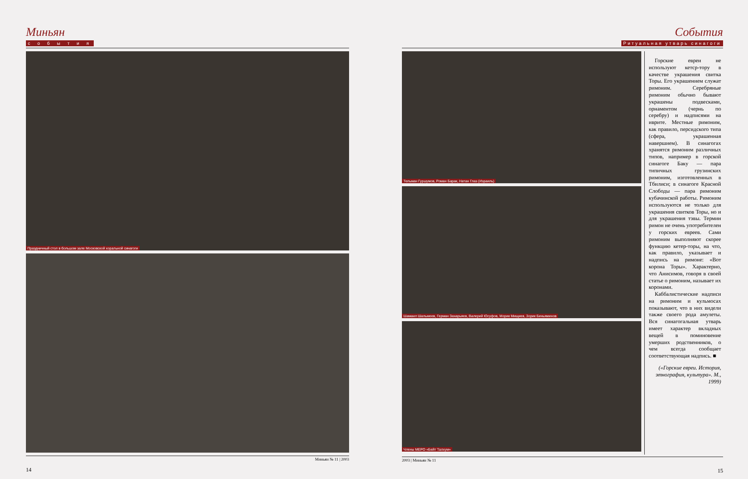Миньян
с о б ы т и я
Праздничный стол в большом зале Московской хоральной синагоги
Миньян № 11 | 2003
14
События
Ритуальная утварь синагоги
Тельман Гуршумов, Роман Барак, Натан Глаз (Израиль)
Шамаил Шальмеев, Герман Захарьяев, Валерий Юсуфов, Морик Мищиев, Зорик Биньяминов
Члены МЕРО «Бейт Талхум»
Горские евреи не используют кетср-тору в качестве украшения свитка Торы. Его украшением служат римоним. Серебряные римоним обычно бывают украшены подвесками, орнаментом (чернь по серебру) и надписями на иврите. Местные римоним, как правило, персидского типа (сфера, украшенная навершием). В синагогах хранятся римоним различных типов, например в горской синагоге Баку — пара типичных грузинских римоним, изготовленных в Тбилиси; в синагоге Красной Слободы — пара римоним кубачинской работы. Римоним используются не только для украшения свитков Торы, но и для украшения тэвы. Термин римон не очень употребителен у горских евреев. Сами римоним выполняют скорее функцию кетер-торы, на что, как правило, указывает и надпись на римоне: «Вот корона Торы». Характерно, что Анисимов, говоря в своей статье о римоним, называет их коронами.
Каббалистические надписи на римоним и кульмосах показывают, что в них видели также своего рода амулеты. Вся синагогальная утварь имеет характер вкладных вещей в поминовение умерших родственников, о чем всегда сообщает соответствующая надпись. ■
(«Горские евреи. История, этнография, культура». М., 1999)
2003 | Миньян № 11
15